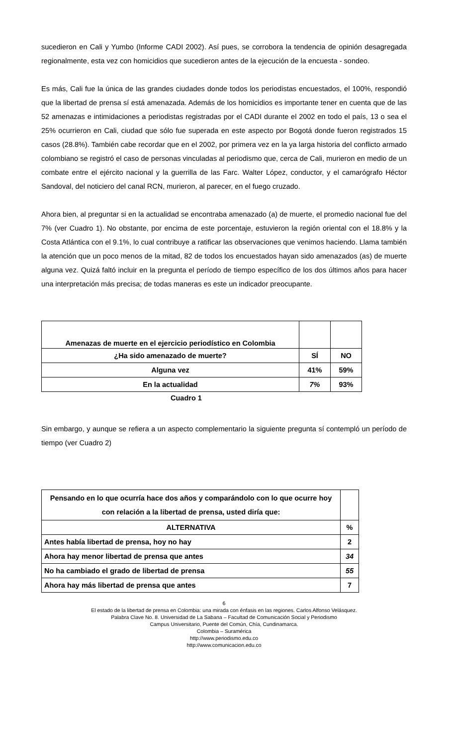sucedieron en Cali y Yumbo (Informe CADI 2002). Así pues, se corrobora la tendencia de opinión desagregada regionalmente, esta vez con homicidios que sucedieron antes de la ejecución de la encuesta - sondeo.
Es más, Cali fue la única de las grandes ciudades donde todos los periodistas encuestados, el 100%, respondió que la libertad de prensa sí está amenazada. Además de los homicidios es importante tener en cuenta que de las 52 amenazas e intimidaciones a periodistas registradas por el CADI durante el 2002 en todo el país, 13 o sea el 25% ocurrieron en Cali, ciudad que sólo fue superada en este aspecto por Bogotá donde fueron registrados 15 casos (28.8%). También cabe recordar que en el 2002, por primera vez en la ya larga historia del conflicto armado colombiano se registró el caso de personas vinculadas al periodismo que, cerca de Cali, murieron en medio de un combate entre el ejército nacional y la guerrilla de las Farc. Walter López, conductor, y el camarógrafo Héctor Sandoval, del noticiero del canal RCN, murieron, al parecer, en el fuego cruzado.
Ahora bien, al preguntar si en la actualidad se encontraba amenazado (a) de muerte, el promedio nacional fue del 7% (ver Cuadro 1). No obstante, por encima de este porcentaje, estuvieron la región oriental con el 18.8% y la Costa Atlántica con el 9.1%, lo cual contribuye a ratificar las observaciones que venimos haciendo. Llama también la atención que un poco menos de la mitad, 82 de todos los encuestados hayan sido amenazados (as) de muerte alguna vez. Quizá faltó incluir en la pregunta el período de tiempo específico de los dos últimos años para hacer una interpretación más precisa; de todas maneras es este un indicador preocupante.
| Amenazas de muerte en el ejercicio periodístico en Colombia | | |
| ¿Ha sido amenazado de muerte? | SÍ | NO |
| Alguna vez | 41% | 59% |
| En la actualidad | 7% | 93% |
Cuadro 1
Sin embargo, y aunque se refiera a un aspecto complementario la siguiente pregunta sí contempló un período de tiempo (ver Cuadro 2)
| Pensando en lo que ocurría hace dos años y comparándolo con lo que ocurre hoy con relación a la libertad de prensa, usted diría que: | |
| ALTERNATIVA | % |
| Antes había libertad de prensa, hoy no hay | 2 |
| Ahora hay menor libertad de prensa que antes | 34 |
| No ha cambiado el grado de libertad de prensa | 55 |
| Ahora hay más libertad de prensa que antes | 7 |
6
El estado de la libertad de prensa en Colombia: una mirada con énfasis en las regiones. Carlos Alfonso Velásquez.
Palabra Clave No. 8. Universidad de La Sabana – Facultad de Comunicación Social y Periodismo
Campus Universitario, Puente del Común, Chía, Cundinamarca.
Colombia – Suramérica
http://www.periodismo.edu.co
http://www.comunicacion.edu.co